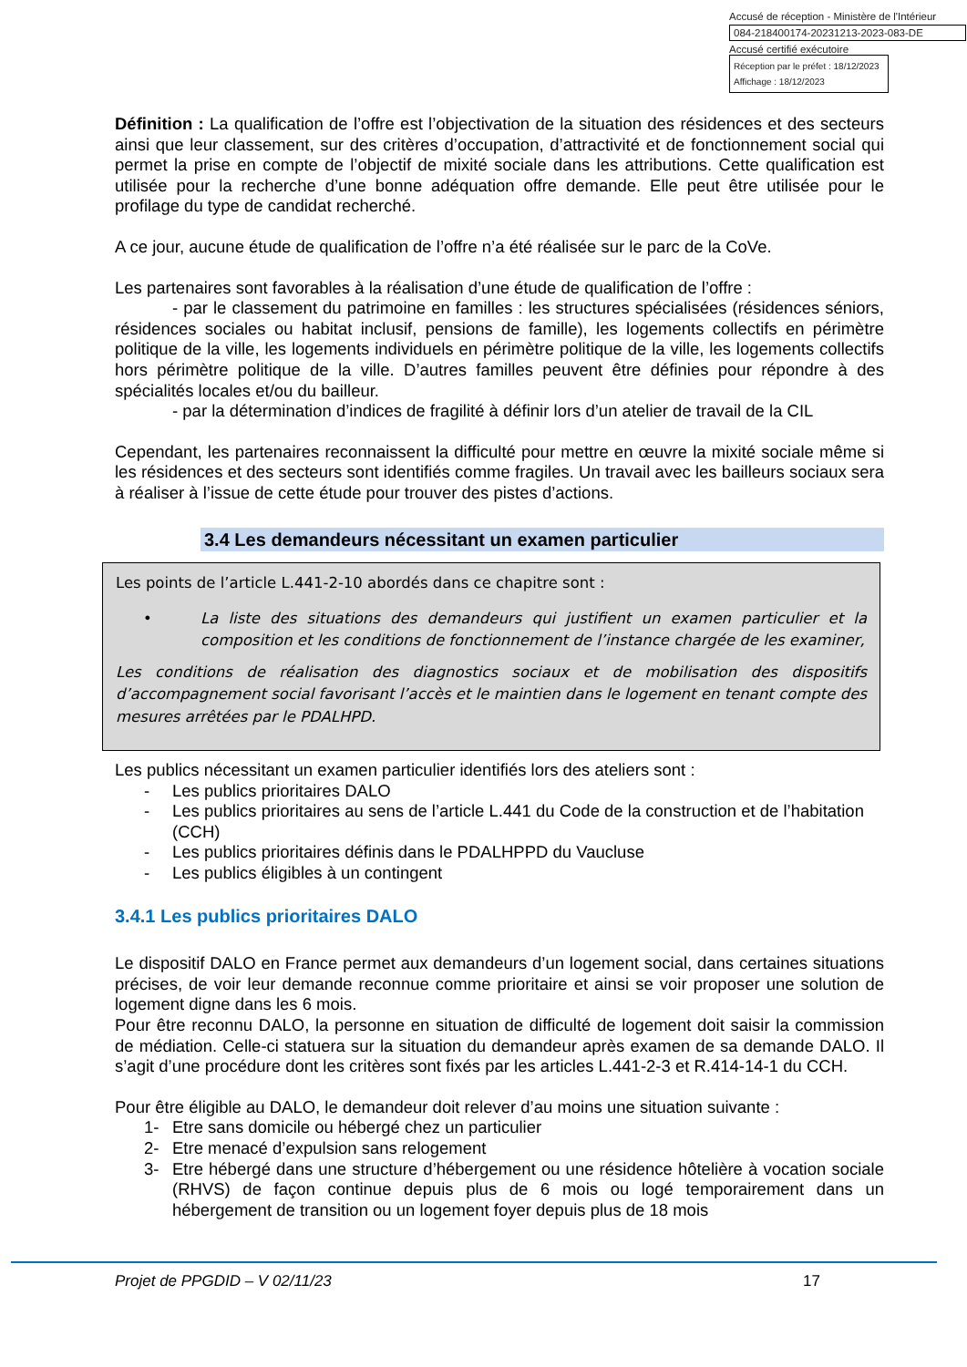Accusé de réception - Ministère de l'Intérieur
084-218400174-20231213-2023-083-DE
Accusé certifié exécutoire
Réception par le préfet : 18/12/2023
Affichage : 18/12/2023
Définition : La qualification de l’offre est l’objectivation de la situation des résidences et des secteurs ainsi que leur classement, sur des critères d’occupation, d’attractivité et de fonctionnement social qui permet la prise en compte de l’objectif de mixité sociale dans les attributions. Cette qualification est utilisée pour la recherche d’une bonne adéquation offre demande. Elle peut être utilisée pour le profilage du type de candidat recherché.
A ce jour, aucune étude de qualification de l’offre n’a été réalisée sur le parc de la CoVe.
Les partenaires sont favorables à la réalisation d’une étude de qualification de l’offre :
- par le classement du patrimoine en familles : les structures spécialisées (résidences séniors, résidences sociales ou habitat inclusif, pensions de famille), les logements collectifs en périmètre politique de la ville, les logements individuels en périmètre politique de la ville, les logements collectifs hors périmètre politique de la ville. D’autres familles peuvent être définies pour répondre à des spécialités locales et/ou du bailleur.
- par la détermination d’indices de fragilité à définir lors d’un atelier de travail de la CIL
Cependant, les partenaires reconnaissent la difficulté pour mettre en œuvre la mixité sociale même si les résidences et des secteurs sont identifiés comme fragiles. Un travail avec les bailleurs sociaux sera à réaliser à l’issue de cette étude pour trouver des pistes d’actions.
3.4 Les demandeurs nécessitant un examen particulier
Les points de l’article L.441-2-10 abordés dans ce chapitre sont :
• La liste des situations des demandeurs qui justifient un examen particulier et la composition et les conditions de fonctionnement de l’instance chargée de les examiner,
Les conditions de réalisation des diagnostics sociaux et de mobilisation des dispositifs d’accompagnement social favorisant l’accès et le maintien dans le logement en tenant compte des mesures arrêtées par le PDALHPD.
Les publics nécessitant un examen particulier identifiés lors des ateliers sont :
- Les publics prioritaires DALO
- Les publics prioritaires au sens de l’article L.441 du Code de la construction et de l’habitation (CCH)
- Les publics prioritaires définis dans le PDALHPPD du Vaucluse
- Les publics éligibles à un contingent
3.4.1 Les publics prioritaires DALO
Le dispositif DALO en France permet aux demandeurs d’un logement social, dans certaines situations précises, de voir leur demande reconnue comme prioritaire et ainsi se voir proposer une solution de logement digne dans les 6 mois.
Pour être reconnu DALO, la personne en situation de difficulté de logement doit saisir la commission de médiation. Celle-ci statuera sur la situation du demandeur après examen de sa demande DALO. Il s’agit d’une procédure dont les critères sont fixés par les articles L.441-2-3 et R.414-14-1 du CCH.
Pour être éligible au DALO, le demandeur doit relever d’au moins une situation suivante :
1- Etre sans domicile ou hébergé chez un particulier
2- Etre menacé d’expulsion sans relogement
3- Etre hébergé dans une structure d’hébergement ou une résidence hôtelière à vocation sociale (RHVS) de façon continue depuis plus de 6 mois ou logé temporairement dans un hébergement de transition ou un logement foyer depuis plus de 18 mois
Projet de PPGDID – V 02/11/23 17